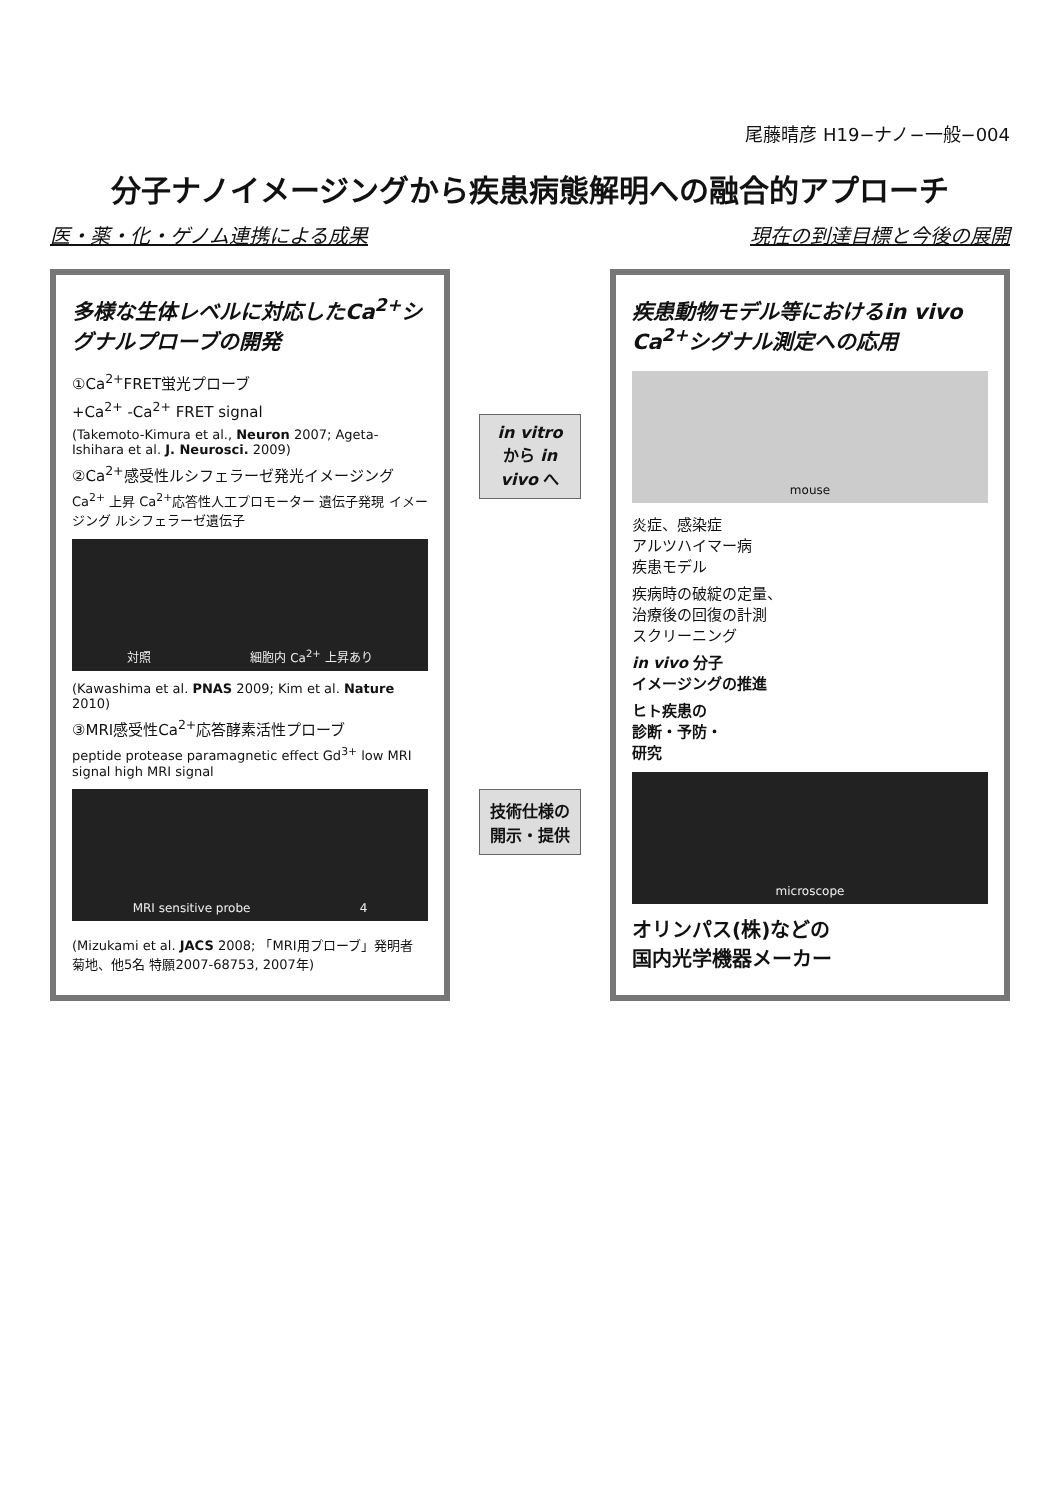尾藤晴彦 H19−ナノ−一般−004
分子ナノイメージングから疾患病態解明への融合的アプローチ
医・薬・化・ゲノム連携による成果 現在の到達目標と今後の展開
多様な生体レベルに対応したCa<sup>2+</sup>シグナルプローブの開発
①Ca<sup>2+</sup>FRET蛍光プローブ
+Ca<sup>2+</sup> -Ca<sup>2+</sup> FRET signal
(Takemoto-Kimura et al., Neuron 2007; Ageta-Ishihara et al. J. Neurosci. 2009)
②Ca<sup>2+</sup>感受性ルシフェラーゼ発光イメージング
Ca<sup>2+</sup> 上昇 Ca<sup>2+</sup>応答性人工プロモーター 遺伝子発現 イメージング ルシフェラーゼ遺伝子
対照 細胞内 Ca<sup>2+</sup> 上昇あり
(Kawashima et al. PNAS 2009; Kim et al. Nature 2010)
③MRI感受性Ca<sup>2+</sup>応答酵素活性プローブ
peptide protease paramagnetic effect Gd<sup>3+</sup> low MRI signal high MRI signal
MRI sensitive probe 4
(Mizukami et al. JACS 2008; 「MRI用プローブ」発明者 菊地、他5名 特願2007-68753, 2007年)
in vitro から in vivo へ
技術仕様の 開示・提供
疾患動物モデル等におけるin vivo Ca<sup>2+</sup>シグナル測定への応用
mouse
炎症、感染症
アルツハイマー病
疾患モデル
疾病時の破綻の定量、
治療後の回復の計測
スクリーニング
in vivo 分子
イメージングの推進
ヒト疾患の
診断・予防・
研究
microscope
オリンパス(株)などの
国内光学機器メーカー